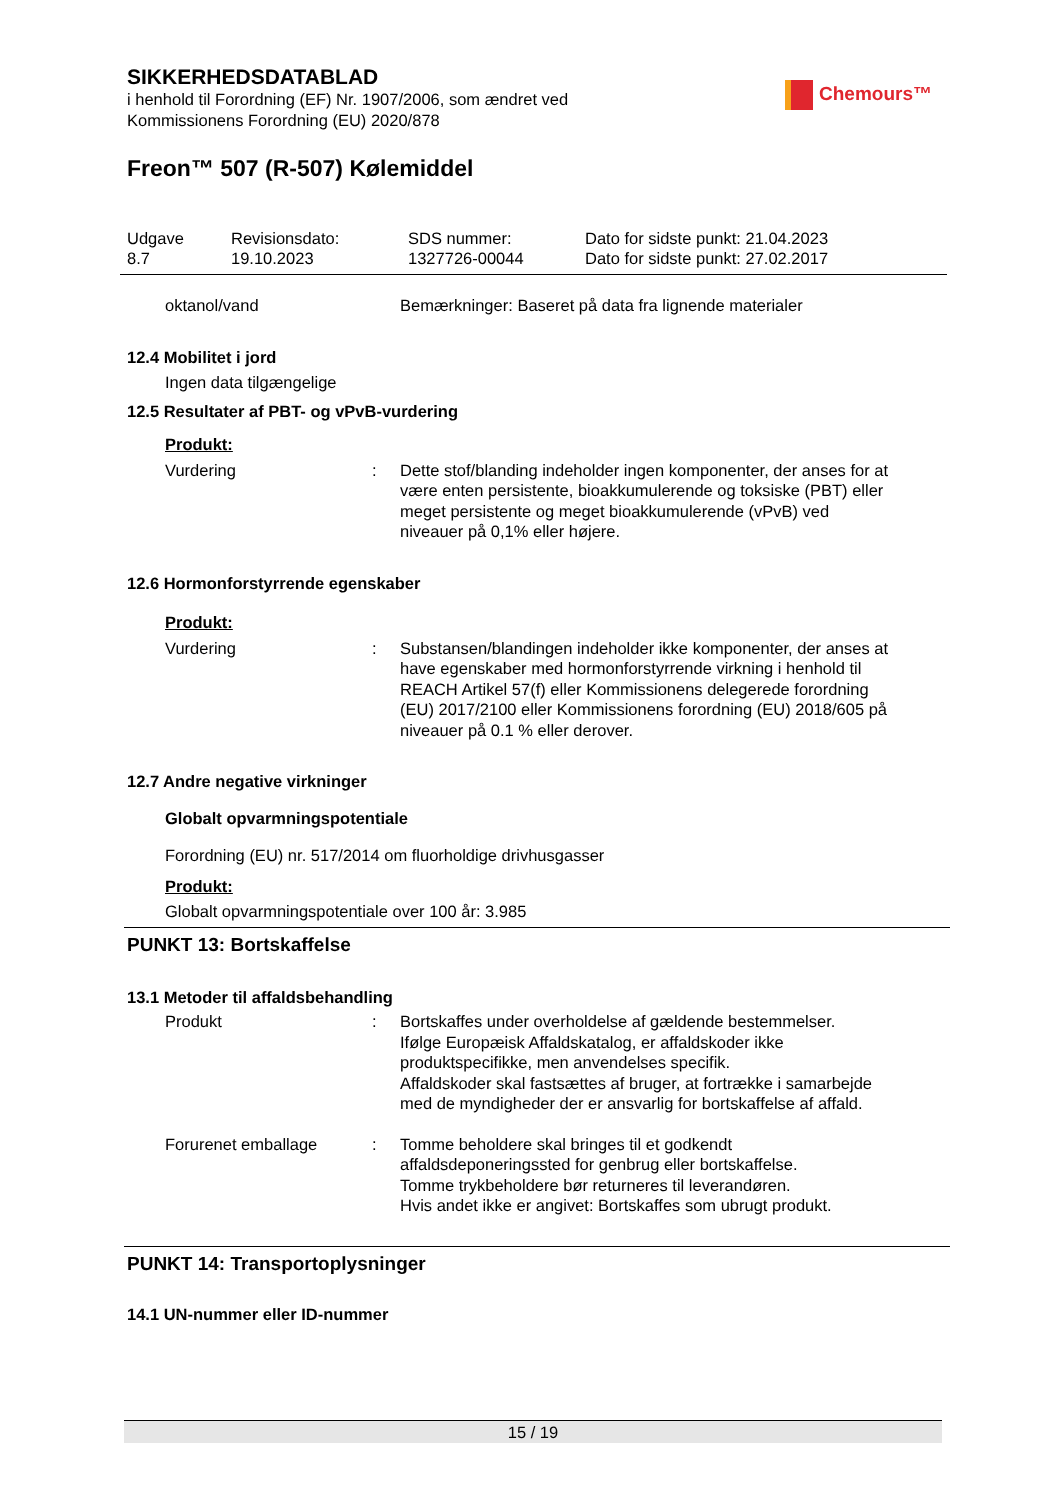Chemours™
SIKKERHEDSDATABLAD
i henhold til Forordning (EF) Nr. 1907/2006, som ændret ved
Kommissionens Forordning (EU) 2020/878
Freon™ 507 (R-507) Kølemiddel
Udgave
8.7
Revisionsdato:
19.10.2023
SDS nummer:
1327726-00044
Dato for sidste punkt: 21.04.2023
Dato for sidste punkt: 27.02.2017
oktanol/vand Bemærkninger: Baseret på data fra lignende materialer
12.4 Mobilitet i jord
Ingen data tilgængelige
12.5 Resultater af PBT- og vPvB-vurdering
Produkt:
Vurdering : Dette stof/blanding indeholder ingen komponenter, der anses for at være enten persistente, bioakkumulerende og toksiske (PBT) eller meget persistente og meget bioakkumulerende (vPvB) ved niveauer på 0,1% eller højere.
12.6 Hormonforstyrrende egenskaber
Produkt:
Vurdering : Substansen/blandingen indeholder ikke komponenter, der anses at have egenskaber med hormonforstyrrende virkning i henhold til REACH Artikel 57(f) eller Kommissionens delegerede forordning (EU) 2017/2100 eller Kommissionens forordning (EU) 2018/605 på niveauer på 0.1 % eller derover.
12.7 Andre negative virkninger
Globalt opvarmningspotentiale
Forordning (EU) nr. 517/2014 om fluorholdige drivhusgasser
Produkt:
Globalt opvarmningspotentiale over 100 år: 3.985
PUNKT 13: Bortskaffelse
13.1 Metoder til affaldsbehandling
Produkt : Bortskaffes under overholdelse af gældende bestemmelser.
Ifølge Europæisk Affaldskatalog, er affaldskoder ikke produktspecifikke, men anvendelses specifik.
Affaldskoder skal fastsættes af bruger, at fortrække i samarbejde med de myndigheder der er ansvarlig for bortskaffelse af affald.
Forurenet emballage : Tomme beholdere skal bringes til et godkendt affaldsdeponeringssted for genbrug eller bortskaffelse.
Tomme trykbeholdere bør returneres til leverandøren.
Hvis andet ikke er angivet: Bortskaffes som ubrugt produkt.
PUNKT 14: Transportoplysninger
14.1 UN-nummer eller ID-nummer
15 / 19